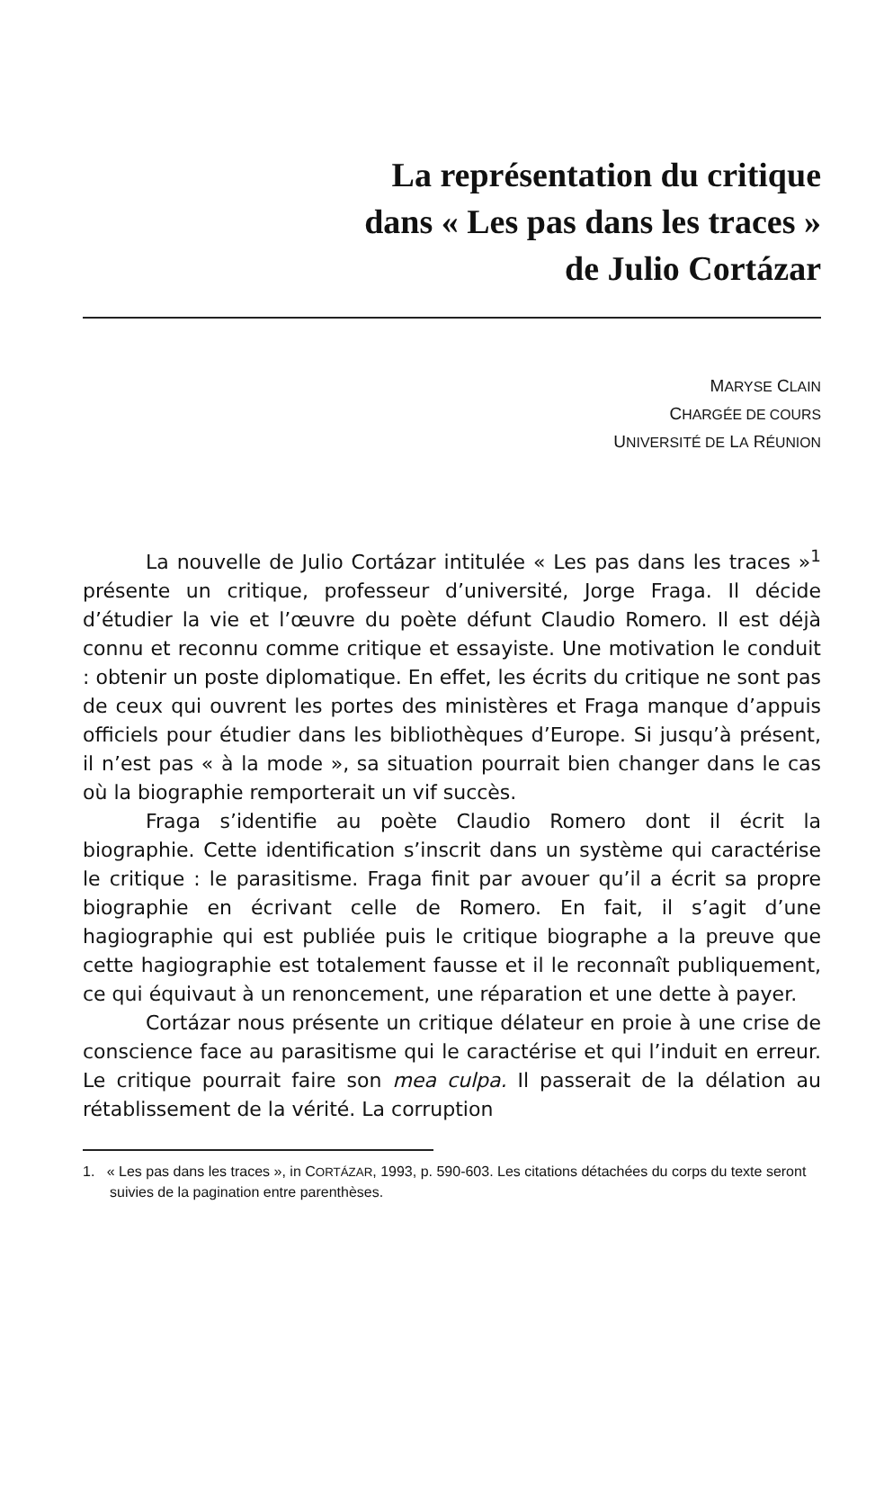La représentation du critique
dans « Les pas dans les traces »
de Julio Cortázar
MARYSE CLAIN
CHARGÉE DE COURS
UNIVERSITÉ DE LA RÉUNION
La nouvelle de Julio Cortázar intitulée « Les pas dans les traces »<sup>1</sup> présente un critique, professeur d’université, Jorge Fraga. Il décide d’étudier la vie et l’œuvre du poète défunt Claudio Romero. Il est déjà connu et reconnu comme critique et essayiste. Une motivation le conduit : obtenir un poste diplomatique. En effet, les écrits du critique ne sont pas de ceux qui ouvrent les portes des ministères et Fraga manque d’appuis officiels pour étudier dans les bibliothèques d’Europe. Si jusqu’à présent, il n’est pas « à la mode », sa situation pourrait bien changer dans le cas où la biographie remporterait un vif succès.
Fraga s’identifie au poète Claudio Romero dont il écrit la biographie. Cette identification s’inscrit dans un système qui caractérise le critique : le parasitisme. Fraga finit par avouer qu’il a écrit sa propre biographie en écrivant celle de Romero. En fait, il s’agit d’une hagiographie qui est publiée puis le critique biographe a la preuve que cette hagiographie est totalement fausse et il le reconnaît publiquement, ce qui équivaut à un renoncement, une réparation et une dette à payer.
Cortázar nous présente un critique délateur en proie à une crise de conscience face au parasitisme qui le caractérise et qui l’induit en erreur. Le critique pourrait faire son mea culpa. Il passerait de la délation au rétablissement de la vérité. La corruption
1. « Les pas dans les traces », in CORTÁZAR, 1993, p. 590-603. Les citations détachées du corps du texte seront suivies de la pagination entre parenthèses.